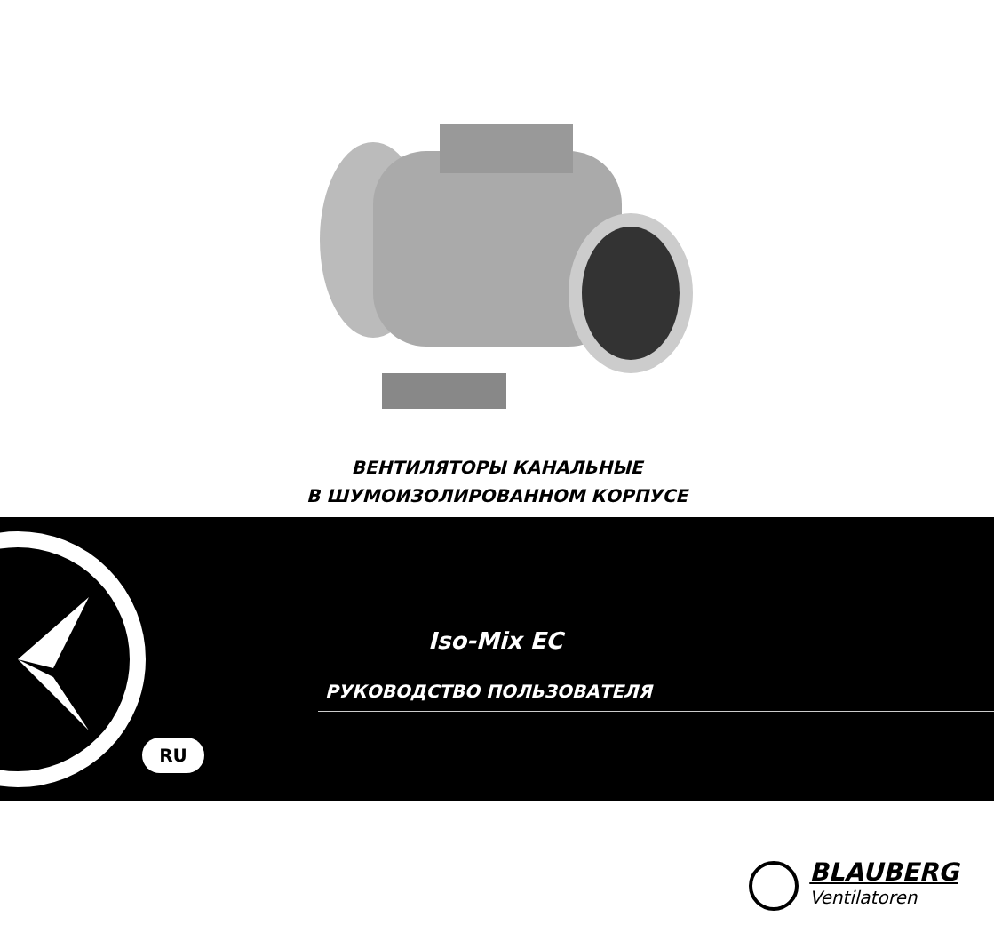ВЕНТИЛЯТОРЫ КАНАЛЬНЫЕ
В ШУМОИЗОЛИРОВАННОМ КОРПУСЕ
Iso-Mix EC
РУКОВОДСТВО ПОЛЬЗОВАТЕЛЯ
RU
BLAUBERG
Ventilatoren